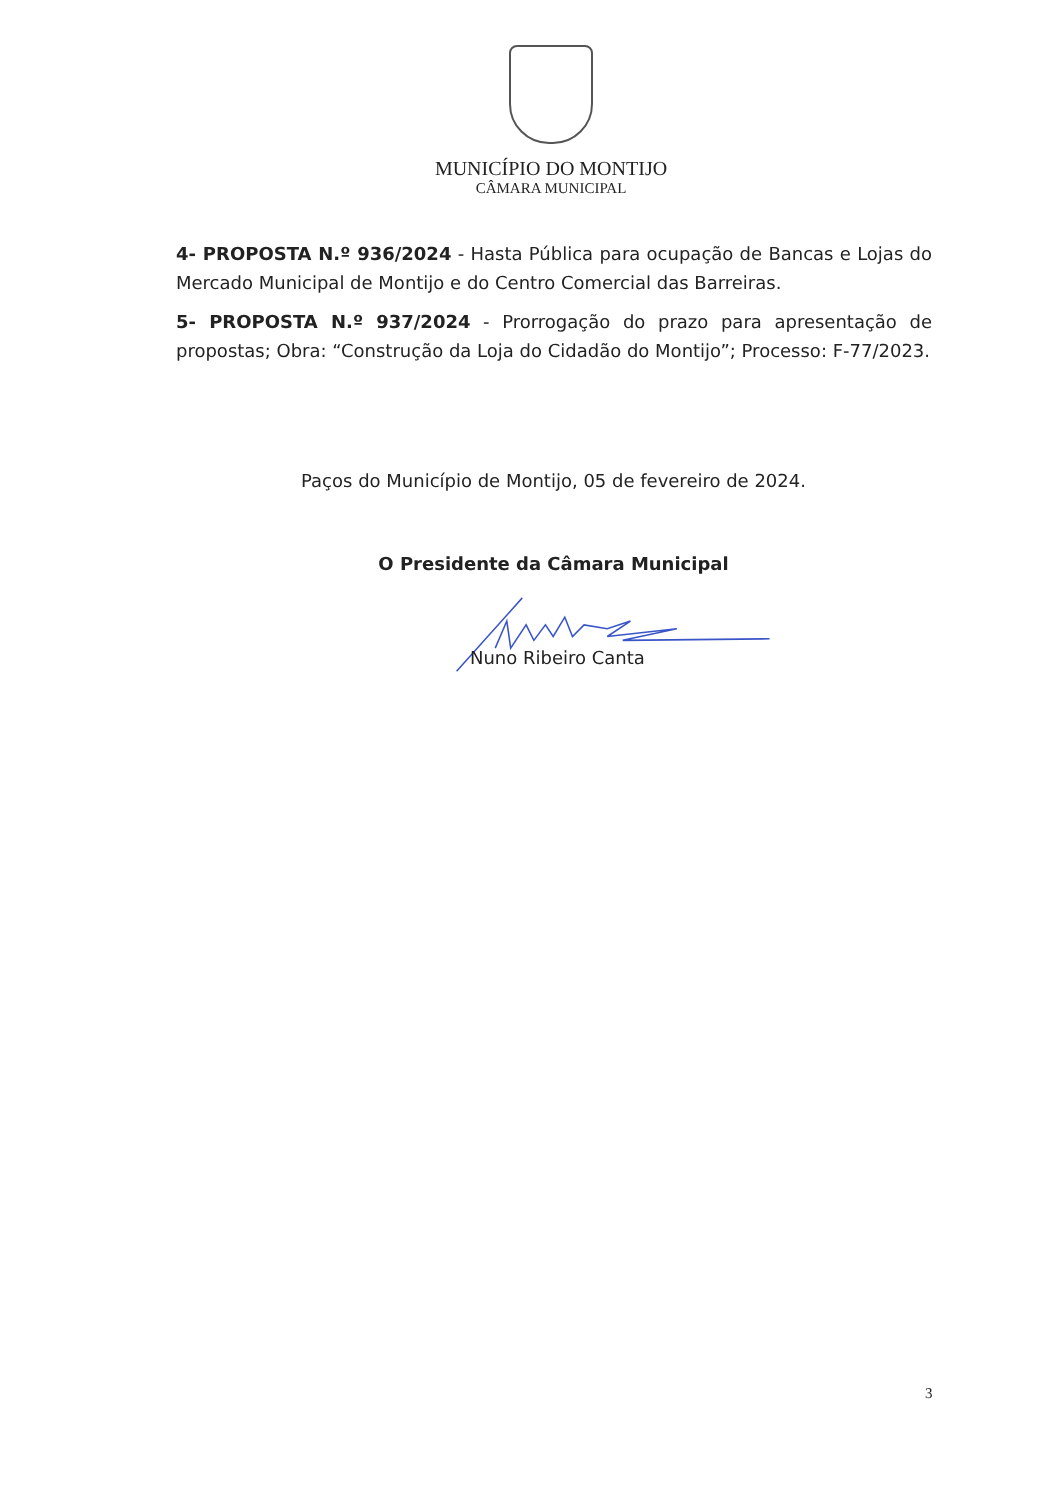MUNICÍPIO DO MONTIJO
CÂMARA MUNICIPAL
4- PROPOSTA N.º 936/2024 - Hasta Pública para ocupação de Bancas e Lojas do Mercado Municipal de Montijo e do Centro Comercial das Barreiras.
5- PROPOSTA N.º 937/2024 - Prorrogação do prazo para apresentação de propostas; Obra: “Construção da Loja do Cidadão do Montijo”; Processo: F-77/2023.
Paços do Município de Montijo, 05 de fevereiro de 2024.
O Presidente da Câmara Municipal
Nuno Ribeiro Canta
3